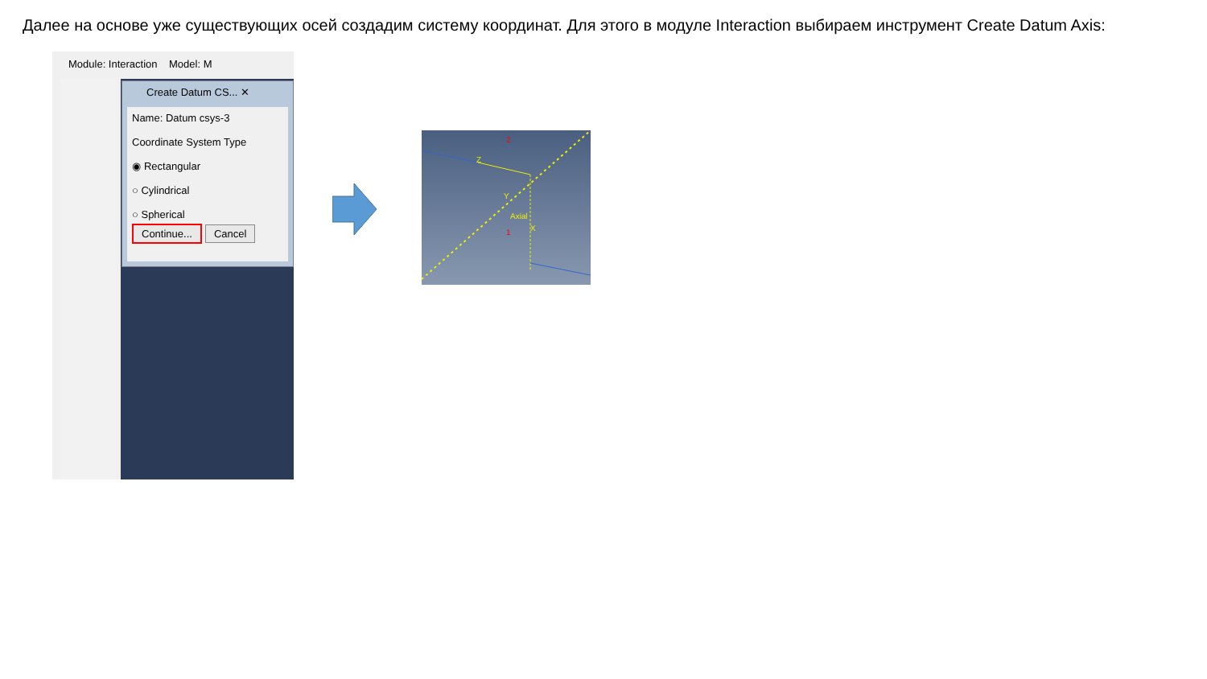Далее на основе уже существующих осей создадим систему координат. Для этого в модуле Interaction выбираем инструмент Create Datum Axis:
Module: Interaction Model: M
Create Datum CS... ✕
Name: Datum csys-3
Coordinate System Type
◉ Rectangular
○ Cylindrical
○ Spherical
Continue... Cancel
Z
Y
Axial
X
2
1